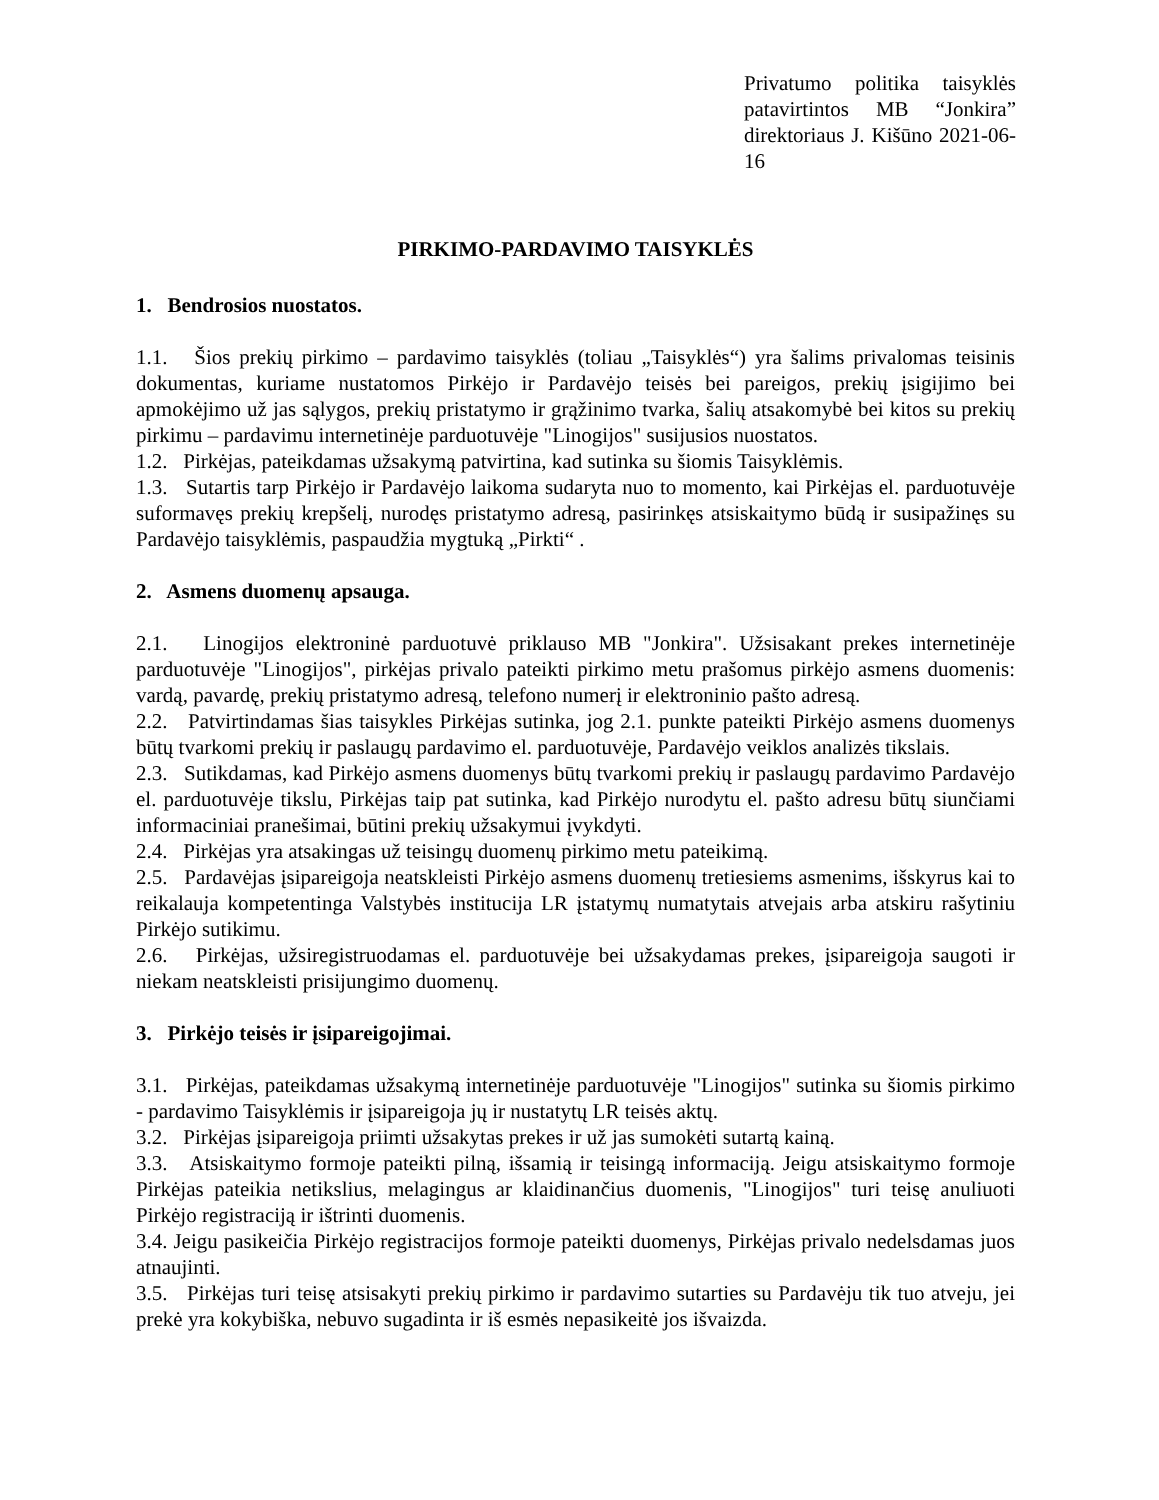Privatumo politika taisyklės patavirtintos MB “Jonkira” direktoriaus J. Kišūno 2021-06-16
PIRKIMO-PARDAVIMO TAISYKLĖS
1. Bendrosios nuostatos.
1.1. Šios prekių pirkimo – pardavimo taisyklės (toliau „Taisyklės“) yra šalims privalomas teisinis dokumentas, kuriame nustatomos Pirkėjo ir Pardavėjo teisės bei pareigos, prekių įsigijimo bei apmokėjimo už jas sąlygos, prekių pristatymo ir grąžinimo tvarka, šalių atsakomybė bei kitos su prekių pirkimu – pardavimu internetinėje parduotuvėje "Linogijos" susijusios nuostatos.
1.2. Pirkėjas, pateikdamas užsakymą patvirtina, kad sutinka su šiomis Taisyklėmis.
1.3. Sutartis tarp Pirkėjo ir Pardavėjo laikoma sudaryta nuo to momento, kai Pirkėjas el. parduotuvėje suformavęs prekių krepšelį, nurodęs pristatymo adresą, pasirinkęs atsiskaitymo būdą ir susipažinęs su Pardavėjo taisyklėmis, paspaudžia mygtuką „Pirkti“ .
2. Asmens duomenų apsauga.
2.1. Linogijos elektroninė parduotuvė priklauso MB "Jonkira". Užsisakant prekes internetinėje parduotuvėje "Linogijos", pirkėjas privalo pateikti pirkimo metu prašomus pirkėjo asmens duomenis: vardą, pavardę, prekių pristatymo adresą, telefono numerį ir elektroninio pašto adresą.
2.2. Patvirtindamas šias taisykles Pirkėjas sutinka, jog 2.1. punkte pateikti Pirkėjo asmens duomenys būtų tvarkomi prekių ir paslaugų pardavimo el. parduotuvėje, Pardavėjo veiklos analizės tikslais.
2.3. Sutikdamas, kad Pirkėjo asmens duomenys būtų tvarkomi prekių ir paslaugų pardavimo Pardavėjo el. parduotuvėje tikslu, Pirkėjas taip pat sutinka, kad Pirkėjo nurodytu el. pašto adresu būtų siunčiami informaciniai pranešimai, būtini prekių užsakymui įvykdyti.
2.4. Pirkėjas yra atsakingas už teisingų duomenų pirkimo metu pateikimą.
2.5. Pardavėjas įsipareigoja neatskleisti Pirkėjo asmens duomenų tretiesiems asmenims, išskyrus kai to reikalauja kompetentinga Valstybės institucija LR įstatymų numatytais atvejais arba atskiru rašytiniu Pirkėjo sutikimu.
2.6. Pirkėjas, užsiregistruodamas el. parduotuvėje bei užsakydamas prekes, įsipareigoja saugoti ir niekam neatskleisti prisijungimo duomenų.
3. Pirkėjo teisės ir įsipareigojimai.
3.1. Pirkėjas, pateikdamas užsakymą internetinėje parduotuvėje "Linogijos" sutinka su šiomis pirkimo - pardavimo Taisyklėmis ir įsipareigoja jų ir nustatytų LR teisės aktų.
3.2. Pirkėjas įsipareigoja priimti užsakytas prekes ir už jas sumokėti sutartą kainą.
3.3. Atsiskaitymo formoje pateikti pilną, išsamią ir teisingą informaciją. Jeigu atsiskaitymo formoje Pirkėjas pateikia netikslius, melagingus ar klaidinančius duomenis, "Linogijos" turi teisę anuliuoti Pirkėjo registraciją ir ištrinti duomenis.
3.4. Jeigu pasikeičia Pirkėjo registracijos formoje pateikti duomenys, Pirkėjas privalo nedelsdamas juos atnaujinti.
3.5. Pirkėjas turi teisę atsisakyti prekių pirkimo ir pardavimo sutarties su Pardavėju tik tuo atveju, jei prekė yra kokybiška, nebuvo sugadinta ir iš esmės nepasikeitė jos išvaizda.